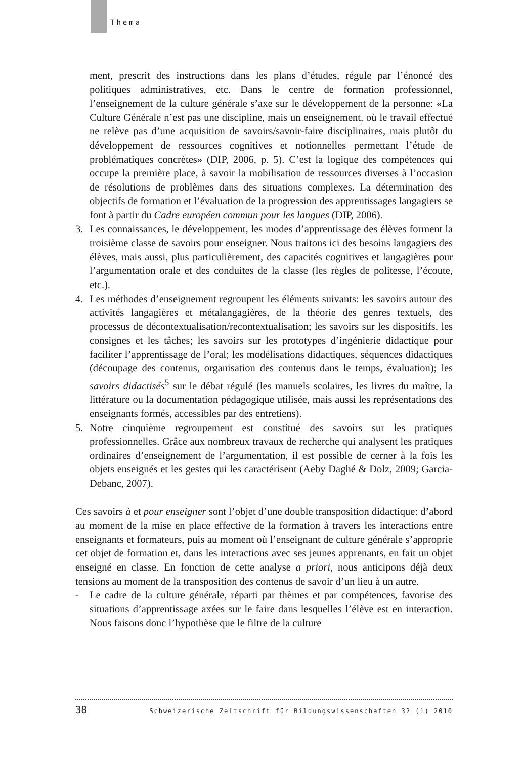Thema
ment, prescrit des instructions dans les plans d’études, régule par l’énoncé des politiques administratives, etc. Dans le centre de formation professionnel, l’enseignement de la culture générale s’axe sur le développement de la personne: «La Culture Générale n’est pas une discipline, mais un enseignement, où le travail effectué ne relève pas d’une acquisition de savoirs/savoir-faire disciplinaires, mais plutôt du développement de ressources cognitives et notionnelles permettant l’étude de problématiques concrètes» (DIP, 2006, p. 5). C’est la logique des compétences qui occupe la première place, à savoir la mobilisation de ressources diverses à l’occasion de résolutions de problèmes dans des situations complexes. La détermination des objectifs de formation et l’évaluation de la progression des apprentissages langagiers se font à partir du Cadre européen commun pour les langues (DIP, 2006).
3. Les connaissances, le développement, les modes d’apprentissage des élèves forment la troisième classe de savoirs pour enseigner. Nous traitons ici des besoins langagiers des élèves, mais aussi, plus particulièrement, des capacités cognitives et langagières pour l’argumentation orale et des conduites de la classe (les règles de politesse, l’écoute, etc.).
4. Les méthodes d’enseignement regroupent les éléments suivants: les savoirs autour des activités langagières et métalangagières, de la théorie des genres textuels, des processus de décontextualisation/recontextualisation; les savoirs sur les dispositifs, les consignes et les tâches; les savoirs sur les prototypes d’ingénierie didactique pour faciliter l’apprentissage de l’oral; les modélisations didactiques, séquences didactiques (découpage des contenus, organisation des contenus dans le temps, évaluation); les savoirs didactisés<sup>5</sup> sur le débat régulé (les manuels scolaires, les livres du maître, la littérature ou la documentation pédagogique utilisée, mais aussi les représentations des enseignants formés, accessibles par des entretiens).
5. Notre cinquième regroupement est constitué des savoirs sur les pratiques professionnelles. Grâce aux nombreux travaux de recherche qui analysent les pratiques ordinaires d’enseignement de l’argumentation, il est possible de cerner à la fois les objets enseignés et les gestes qui les caractérisent (Aeby Daghé & Dolz, 2009; Garcia-Debanc, 2007).
Ces savoirs à et pour enseigner sont l’objet d’une double transposition didactique: d’abord au moment de la mise en place effective de la formation à travers les interactions entre enseignants et formateurs, puis au moment où l’enseignant de culture générale s’approprie cet objet de formation et, dans les interactions avec ses jeunes apprenants, en fait un objet enseigné en classe. En fonction de cette analyse a priori, nous anticipons déjà deux tensions au moment de la transposition des contenus de savoir d’un lieu à un autre.
- Le cadre de la culture générale, réparti par thèmes et par compétences, favorise des situations d’apprentissage axées sur le faire dans lesquelles l’élève est en interaction. Nous faisons donc l’hypothèse que le filtre de la culture
38 Schweizerische Zeitschrift für Bildungswissenschaften 32 (1) 2010